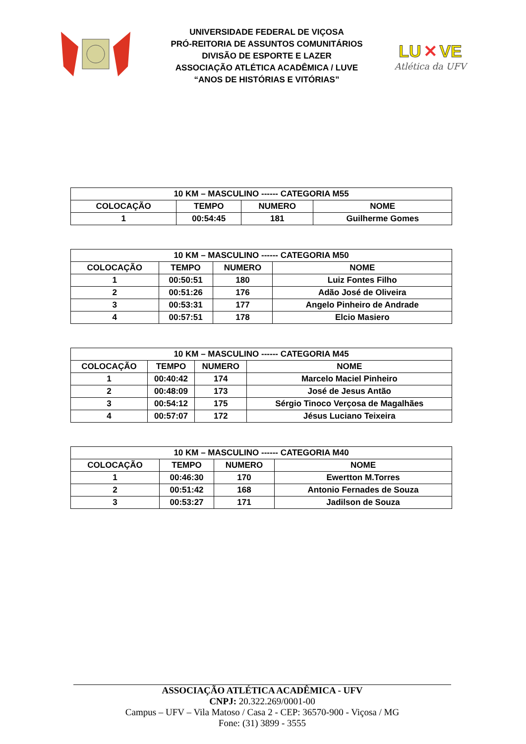UNIVERSIDADE FEDERAL DE VIÇOSA
PRÓ-REITORIA DE ASSUNTOS COMUNITÁRIOS
DIVISÃO DE ESPORTE E LAZER
ASSOCIAÇÃO ATLÉTICA ACADÊMICA / LUVE
“ANOS DE HISTÓRIAS E VITÓRIAS”
LU ✕ VE
Atlética da UFV
| 10 KM – MASCULINO ------ CATEGORIA M55 | | | |
| --- | --- | --- | --- |
| COLOCAÇÃO | TEMPO | NUMERO | NOME |
| 1 | 00:54:45 | 181 | Guilherme Gomes |
| 10 KM – MASCULINO ------ CATEGORIA M50 | | | |
| --- | --- | --- | --- |
| COLOCAÇÃO | TEMPO | NUMERO | NOME |
| 1 | 00:50:51 | 180 | Luiz Fontes Filho |
| 2 | 00:51:26 | 176 | Adão José de Oliveira |
| 3 | 00:53:31 | 177 | Angelo Pinheiro de Andrade |
| 4 | 00:57:51 | 178 | Elcio Masiero |
| 10 KM – MASCULINO ------ CATEGORIA M45 | | | |
| --- | --- | --- | --- |
| COLOCAÇÃO | TEMPO | NUMERO | NOME |
| 1 | 00:40:42 | 174 | Marcelo Maciel Pinheiro |
| 2 | 00:48:09 | 173 | José de Jesus Antão |
| 3 | 00:54:12 | 175 | Sérgio Tinoco Verçosa de Magalhães |
| 4 | 00:57:07 | 172 | Jésus Luciano Teixeira |
| 10 KM – MASCULINO ------ CATEGORIA M40 | | | |
| --- | --- | --- | --- |
| COLOCAÇÃO | TEMPO | NUMERO | NOME |
| 1 | 00:46:30 | 170 | Ewertton M.Torres |
| 2 | 00:51:42 | 168 | Antonio Fernades de Souza |
| 3 | 00:53:27 | 171 | Jadilson de Souza |
ASSOCIAÇÃO ATLÉTICA ACADÊMICA - UFV
CNPJ: 20.322.269/0001-00
Campus – UFV – Vila Matoso / Casa 2 - CEP: 36570-900 - Viçosa / MG
Fone: (31) 3899 - 3555